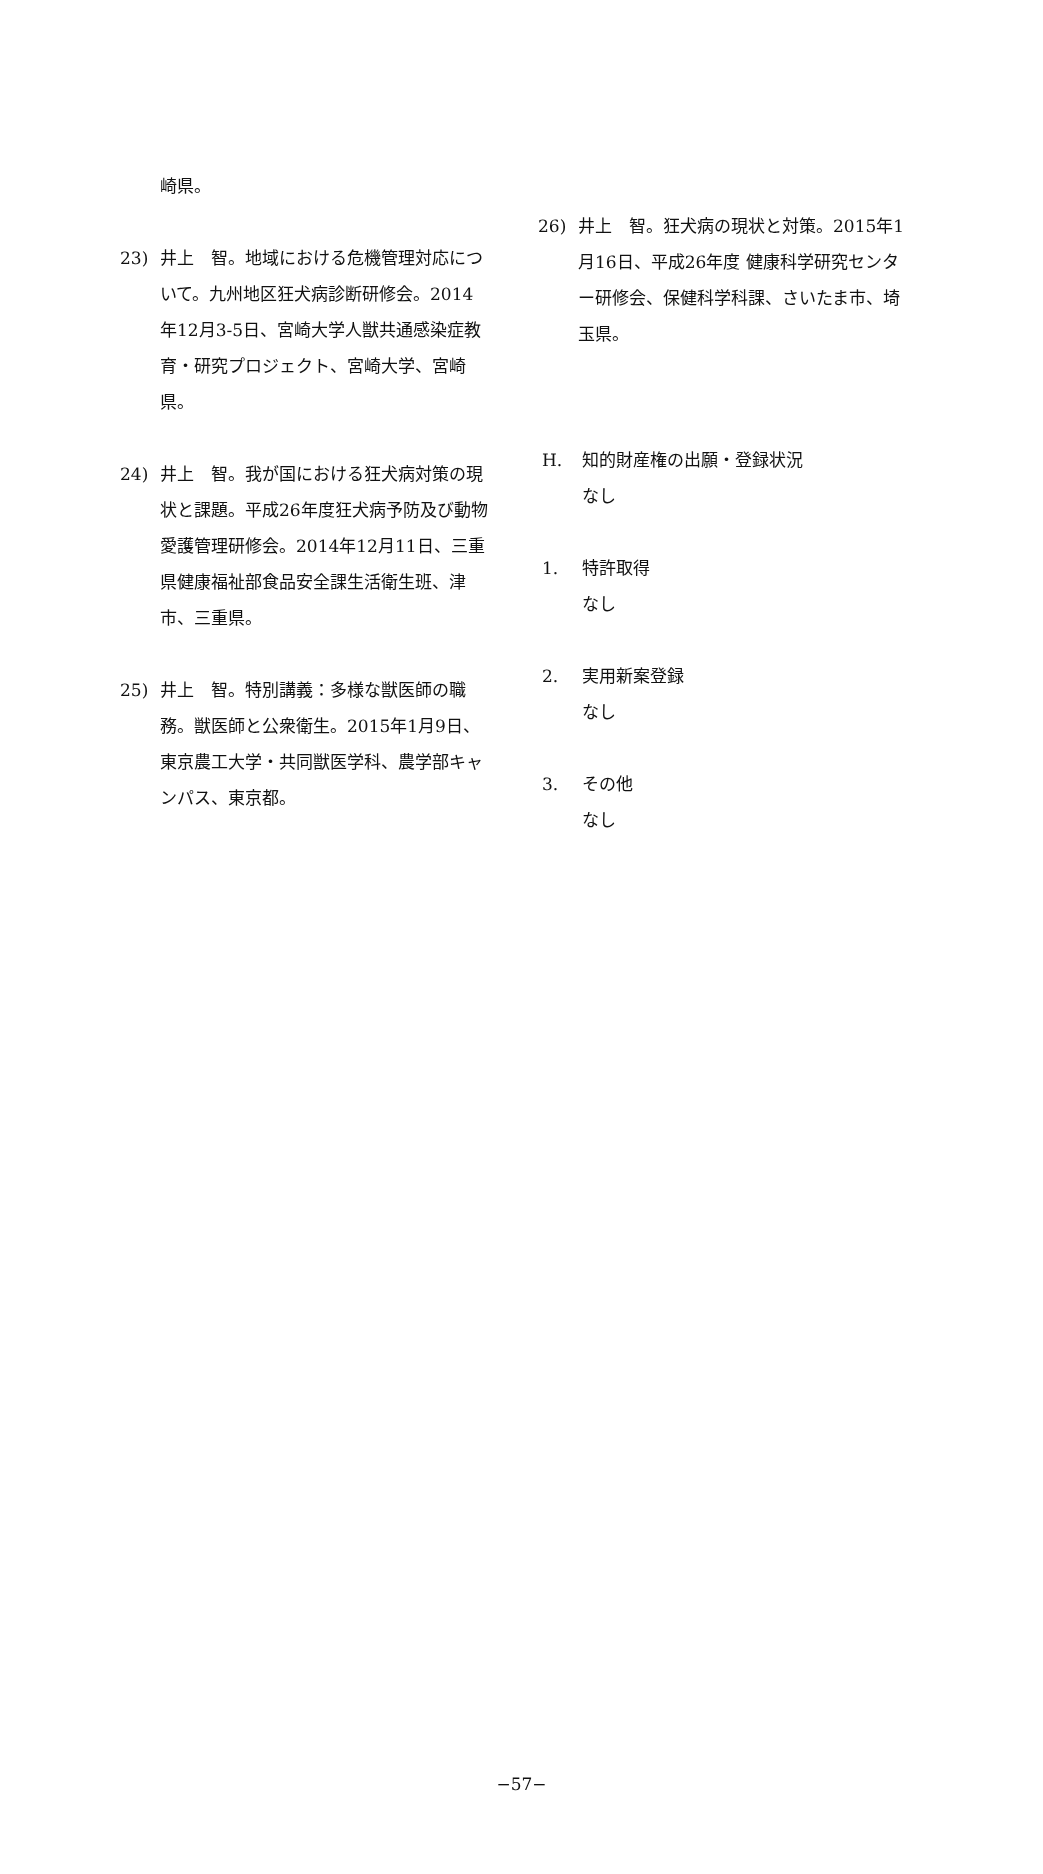崎県。
23) 井上　智。地域における危機管理対応について。九州地区狂犬病診断研修会。2014年12月3-5日、宮崎大学人獣共通感染症教育・研究プロジェクト、宮崎大学、宮崎県。
24) 井上　智。我が国における狂犬病対策の現状と課題。平成26年度狂犬病予防及び動物愛護管理研修会。2014年12月11日、三重県健康福祉部食品安全課生活衛生班、津市、三重県。
25) 井上　智。特別講義：多様な獣医師の職務。獣医師と公衆衛生。2015年1月9日、東京農工大学・共同獣医学科、農学部キャンパス、東京都。
26) 井上　智。狂犬病の現状と対策。2015年1月16日、平成26年度 健康科学研究センター研修会、保健科学科課、さいたま市、埼玉県。
H. 知的財産権の出願・登録状況
なし
1. 特許取得
なし
2. 実用新案登録
なし
3. その他
なし
−57−